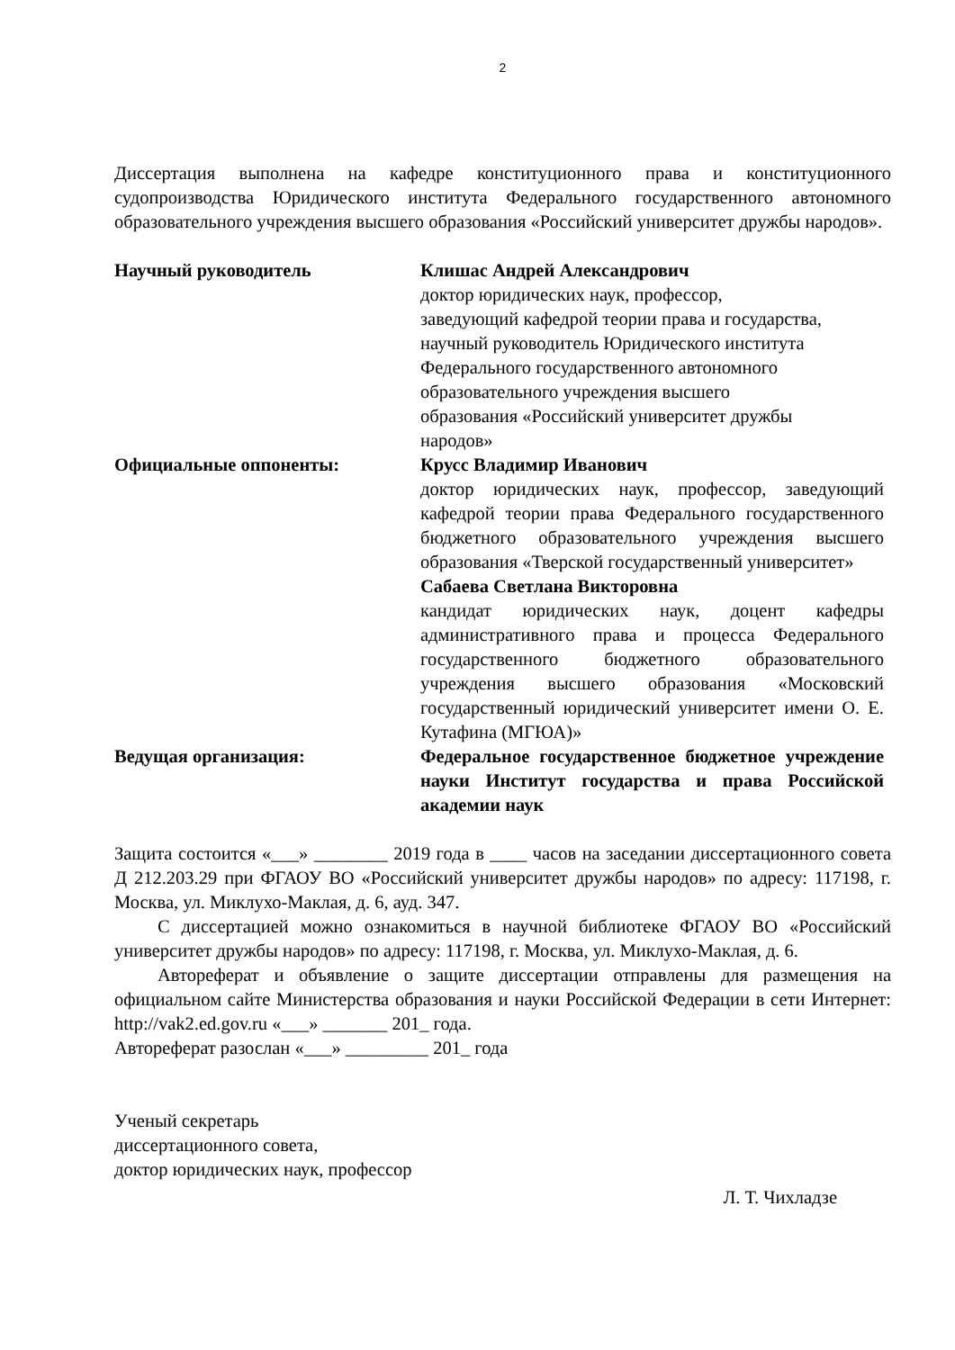2
Диссертация выполнена на кафедре конституционного права и конституционного судопроизводства Юридического института Федерального государственного автономного образовательного учреждения высшего образования «Российский университет дружбы народов».
Научный руководитель Клишас Андрей Александрович
доктор юридических наук, профессор,
заведующий кафедрой теории права и государства,
научный руководитель Юридического института
Федерального государственного автономного
образовательного учреждения высшего
образования «Российский университет дружбы
народов»
Официальные оппоненты: Крусс Владимир Иванович
доктор юридических наук, профессор, заведующий кафедрой теории права Федерального государственного бюджетного образовательного учреждения высшего образования «Тверской государственный университет»
Сабаева Светлана Викторовна
кандидат юридических наук, доцент кафедры административного права и процесса Федерального государственного бюджетного образовательного учреждения высшего образования «Московский государственный юридический университет имени О. Е. Кутафина (МГЮА)»
Ведущая организация: Федеральное государственное бюджетное учреждение науки Институт государства и права Российской академии наук
Защита состоится «___» ________ 2019 года в ____ часов на заседании диссертационного совета Д 212.203.29 при ФГАОУ ВО «Российский университет дружбы народов» по адресу: 117198, г. Москва, ул. Миклухо-Маклая, д. 6, ауд. 347.
С диссертацией можно ознакомиться в научной библиотеке ФГАОУ ВО «Российский университет дружбы народов» по адресу: 117198, г. Москва, ул. Миклухо-Маклая, д. 6.
Автореферат и объявление о защите диссертации отправлены для размещения на официальном сайте Министерства образования и науки Российской Федерации в сети Интернет: http://vak2.ed.gov.ru «___» _______ 201_ года.
Автореферат разослан «___» _________ 201_ года
Ученый секретарь
диссертационного совета,
доктор юридических наук, профессор
Л. Т. Чихладзе